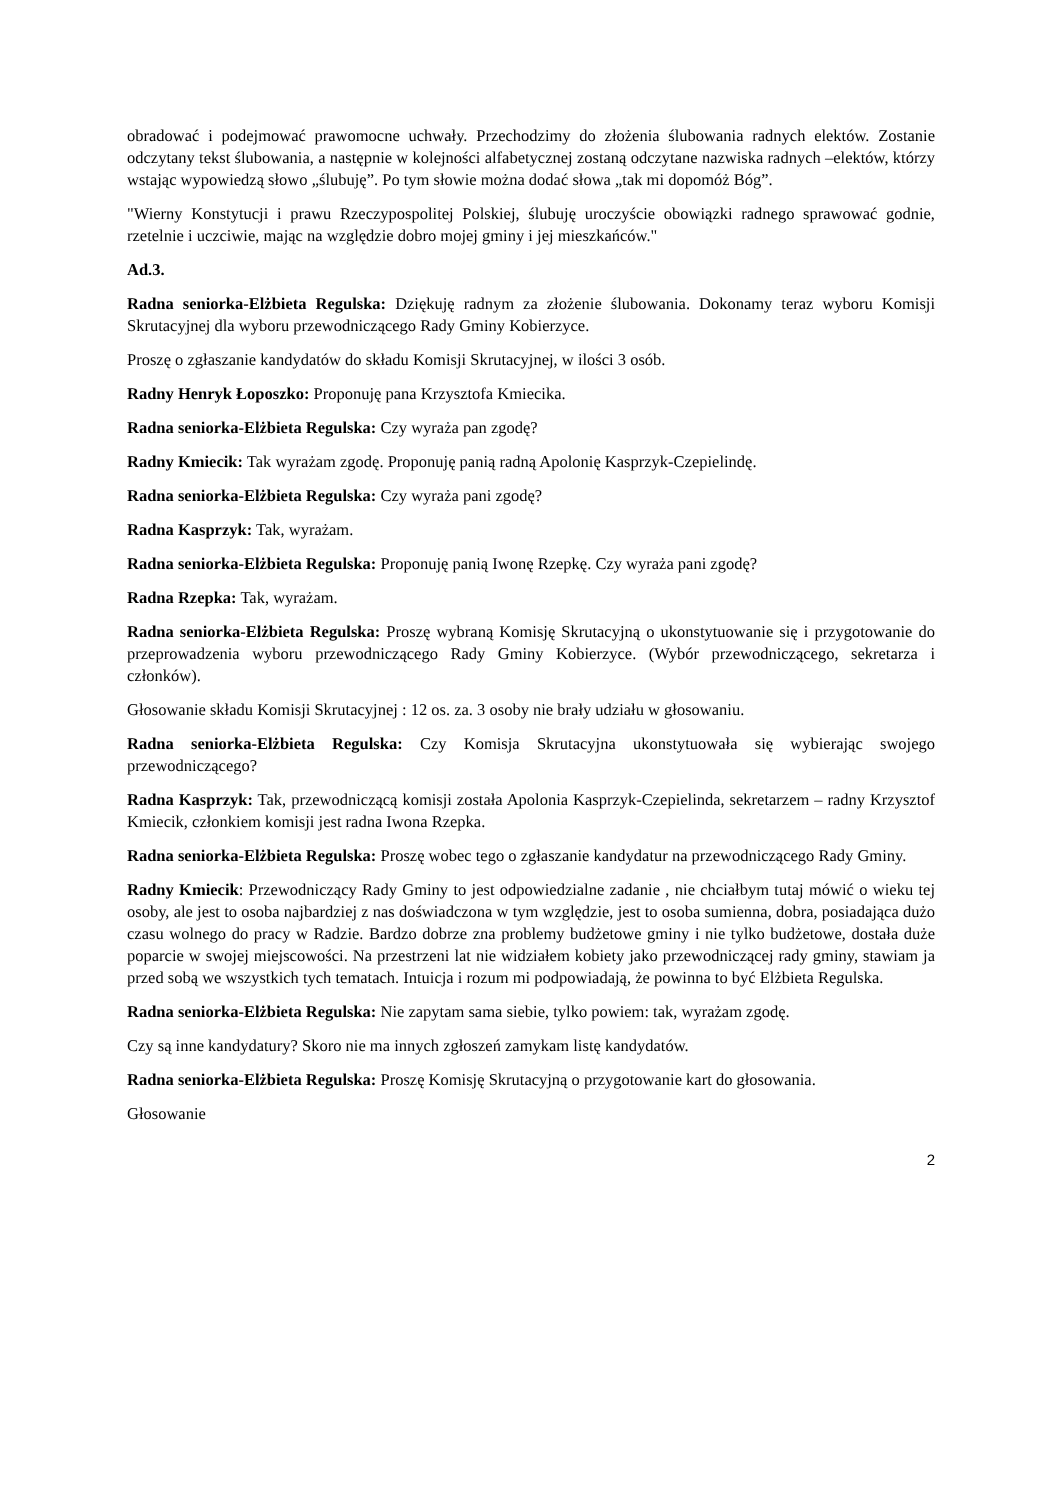obradować i podejmować prawomocne uchwały. Przechodzimy do złożenia ślubowania radnych elektów. Zostanie odczytany tekst ślubowania, a następnie w kolejności alfabetycznej zostaną odczytane nazwiska radnych –elektów, którzy wstając wypowiedzą słowo „ślubuję”. Po tym słowie można dodać słowa „tak mi dopomóż Bóg”.
"Wierny Konstytucji i prawu Rzeczypospolitej Polskiej, ślubuję uroczyście obowiązki radnego sprawować godnie, rzetelnie i uczciwie, mając na względzie dobro mojej gminy i jej mieszkańców."
Ad.3.
Radna seniorka-Elżbieta Regulska: Dziękuję radnym za złożenie ślubowania. Dokonamy teraz wyboru Komisji Skrutacyjnej dla wyboru przewodniczącego Rady Gminy Kobierzyce.
Proszę o zgłaszanie kandydatów do składu Komisji Skrutacyjnej, w ilości 3 osób.
Radny Henryk Łoposzko: Proponuję pana Krzysztofa Kmiecika.
Radna seniorka-Elżbieta Regulska: Czy wyraża pan zgodę?
Radny Kmiecik: Tak wyrażam zgodę. Proponuję panią radną Apolonię Kasprzyk-Czepielindę.
Radna seniorka-Elżbieta Regulska: Czy wyraża pani zgodę?
Radna Kasprzyk: Tak, wyrażam.
Radna seniorka-Elżbieta Regulska: Proponuję panią Iwonę Rzepkę. Czy wyraża pani zgodę?
Radna Rzepka: Tak, wyrażam.
Radna seniorka-Elżbieta Regulska: Proszę wybraną Komisję Skrutacyjną o ukonstytuowanie się i przygotowanie do przeprowadzenia wyboru przewodniczącego Rady Gminy Kobierzyce. (Wybór przewodniczącego, sekretarza i członków).
Głosowanie składu Komisji Skrutacyjnej : 12 os. za. 3 osoby nie brały udziału w głosowaniu.
Radna seniorka-Elżbieta Regulska: Czy Komisja Skrutacyjna ukonstytuowała się wybierając swojego przewodniczącego?
Radna Kasprzyk: Tak, przewodniczącą komisji została Apolonia Kasprzyk-Czepielinda, sekretarzem – radny Krzysztof Kmiecik, członkiem komisji jest radna Iwona Rzepka.
Radna seniorka-Elżbieta Regulska: Proszę wobec tego o zgłaszanie kandydatur na przewodniczącego Rady Gminy.
Radny Kmiecik: Przewodniczący Rady Gminy to jest odpowiedzialne zadanie , nie chciałbym tutaj mówić o wieku tej osoby, ale jest to osoba najbardziej z nas doświadczona w tym względzie, jest to osoba sumienna, dobra, posiadająca dużo czasu wolnego do pracy w Radzie. Bardzo dobrze zna problemy budżetowe gminy i nie tylko budżetowe, dostała duże poparcie w swojej miejscowości. Na przestrzeni lat nie widziałem kobiety jako przewodniczącej rady gminy, stawiam ja przed sobą we wszystkich tych tematach. Intuicja i rozum mi podpowiadają, że powinna to być Elżbieta Regulska.
Radna seniorka-Elżbieta Regulska: Nie zapytam sama siebie, tylko powiem: tak, wyrażam zgodę.
Czy są inne kandydatury? Skoro nie ma innych zgłoszeń zamykam listę kandydatów.
Radna seniorka-Elżbieta Regulska: Proszę Komisję Skrutacyjną o przygotowanie kart do głosowania.
Głosowanie
2